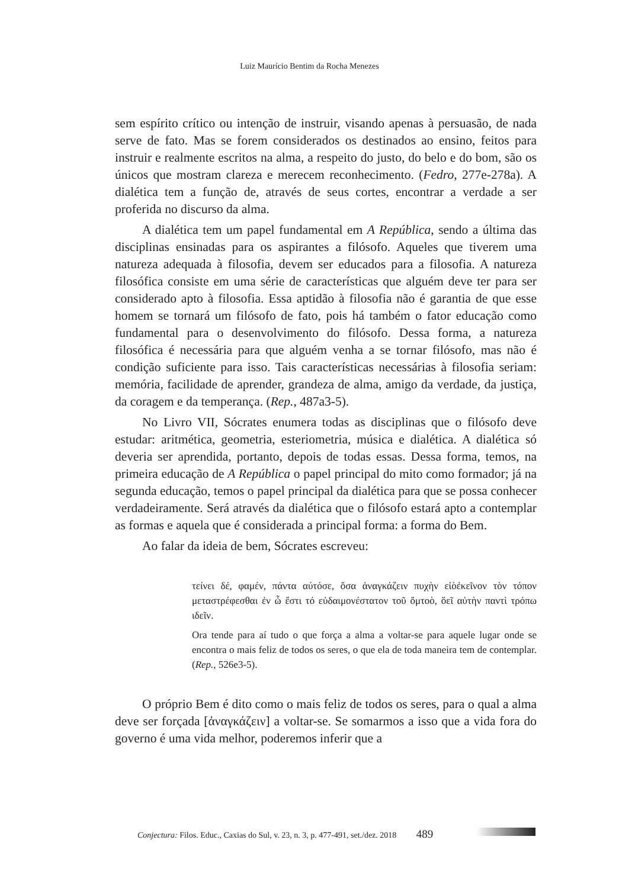Luiz Maurício Bentim da Rocha Menezes
sem espírito crítico ou intenção de instruir, visando apenas à persuasão, de nada serve de fato. Mas se forem considerados os destinados ao ensino, feitos para instruir e realmente escritos na alma, a respeito do justo, do belo e do bom, são os únicos que mostram clareza e merecem reconhecimento. (Fedro, 277e-278a). A dialética tem a função de, através de seus cortes, encontrar a verdade a ser proferida no discurso da alma.
A dialética tem um papel fundamental em A República, sendo a última das disciplinas ensinadas para os aspirantes a filósofo. Aqueles que tiverem uma natureza adequada à filosofia, devem ser educados para a filosofia. A natureza filosófica consiste em uma série de características que alguém deve ter para ser considerado apto à filosofia. Essa aptidão à filosofia não é garantia de que esse homem se tornará um filósofo de fato, pois há também o fator educação como fundamental para o desenvolvimento do filósofo. Dessa forma, a natureza filosófica é necessária para que alguém venha a se tornar filósofo, mas não é condição suficiente para isso. Tais características necessárias à filosofia seriam: memória, facilidade de aprender, grandeza de alma, amigo da verdade, da justiça, da coragem e da temperança. (Rep., 487a3-5).
No Livro VII, Sócrates enumera todas as disciplinas que o filósofo deve estudar: aritmética, geometria, esteriometria, música e dialética. A dialética só deveria ser aprendida, portanto, depois de todas essas. Dessa forma, temos, na primeira educação de A República o papel principal do mito como formador; já na segunda educação, temos o papel principal da dialética para que se possa conhecer verdadeiramente. Será através da dialética que o filósofo estará apto a contemplar as formas e aquela que é considerada a principal forma: a forma do Bem.
Ao falar da ideia de bem, Sócrates escreveu:
τείνει δέ, φαμέν, πάντα αύτόσε, ὅσα ἀναγκάζειν πυχὴν εἰὸἐκεῖνον τὸν τόπον μεταστρέφεσθαι ἐν ὧ ἔστι τό εὐδαιμονέστατον τοῦ ὄμτοὸ, ὅεῖ αὐτὴν παντὶ τρόπω ιδεῖν.
Ora tende para aí tudo o que força a alma a voltar-se para aquele lugar onde se encontra o mais feliz de todos os seres, o que ela de toda maneira tem de contemplar. (Rep., 526e3-5).
O próprio Bem é dito como o mais feliz de todos os seres, para o qual a alma deve ser forçada [ἀναγκάζειν] a voltar-se. Se somarmos a isso que a vida fora do governo é uma vida melhor, poderemos inferir que a
Conjectura: Filos. Educ., Caxias do Sul, v. 23, n. 3, p. 477-491, set./dez. 2018 489